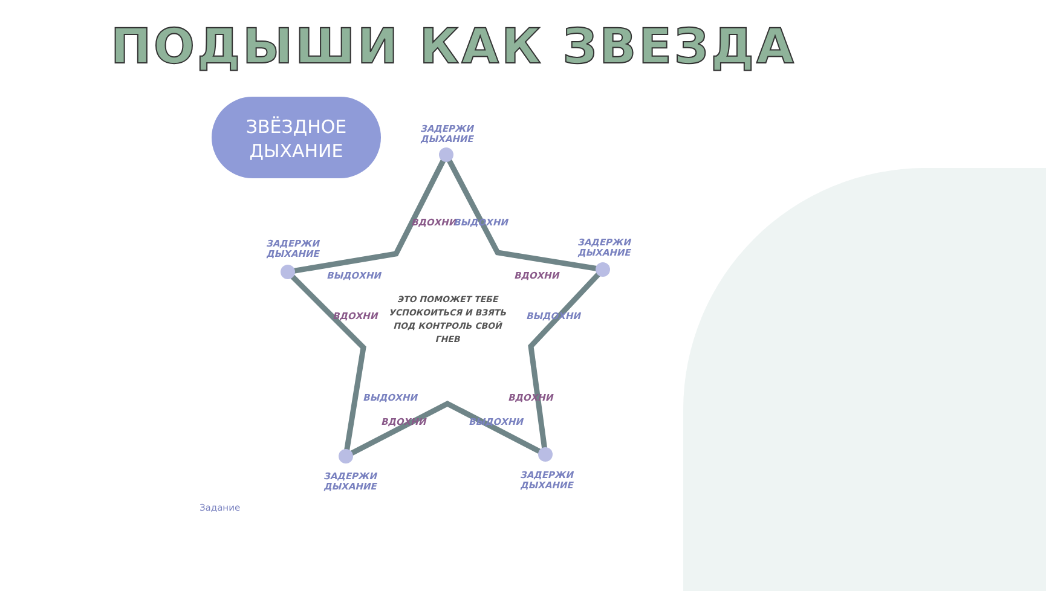ПОДЫШИ КАК ЗВЕЗДА
ЗВЁЗДНОЕ
ДЫХАНИЕ
ЗАДЕРЖИ
ДЫХАНИЕ
ЗАДЕРЖИ
ДЫХАНИЕ
ЗАДЕРЖИ
ДЫХАНИЕ
ЗАДЕРЖИ
ДЫХАНИЕ
ЗАДЕРЖИ
ДЫХАНИЕ
ВДОХНИ ВЫДОХНИ
ВЫДОХНИ ВДОХНИ
ВДОХНИ ВЫДОХНИ
ВЫДОХНИ ВДОХНИ
ВДОХНИ ВЫДОХНИ
ЭТО ПОМОЖЕТ ТЕБЕ УСПОКОИТЬСЯ И ВЗЯТЬ ПОД КОНТРОЛЬ СВОЙ ГНЕВ
Задание